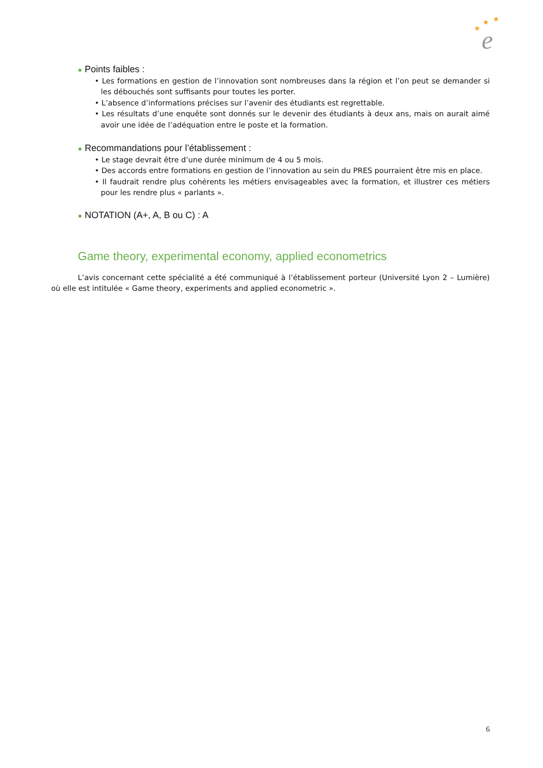★
★
★
e
● Points faibles :
• Les formations en gestion de l’innovation sont nombreuses dans la région et l’on peut se demander si les débouchés sont suffisants pour toutes les porter.
• L’absence d’informations précises sur l’avenir des étudiants est regrettable.
• Les résultats d’une enquête sont donnés sur le devenir des étudiants à deux ans, mais on aurait aimé avoir une idée de l’adéquation entre le poste et la formation.
● Recommandations pour l’établissement :
• Le stage devrait être d’une durée minimum de 4 ou 5 mois.
• Des accords entre formations en gestion de l’innovation au sein du PRES pourraient être mis en place.
• Il faudrait rendre plus cohérents les métiers envisageables avec la formation, et illustrer ces métiers pour les rendre plus « parlants ».
● NOTATION (A+, A, B ou C) : A
Game theory, experimental economy, applied econometrics
L’avis concernant cette spécialité a été communiqué à l’établissement porteur (Université Lyon 2 – Lumière) où elle est intitulée « Game theory, experiments and applied econometric ».
6